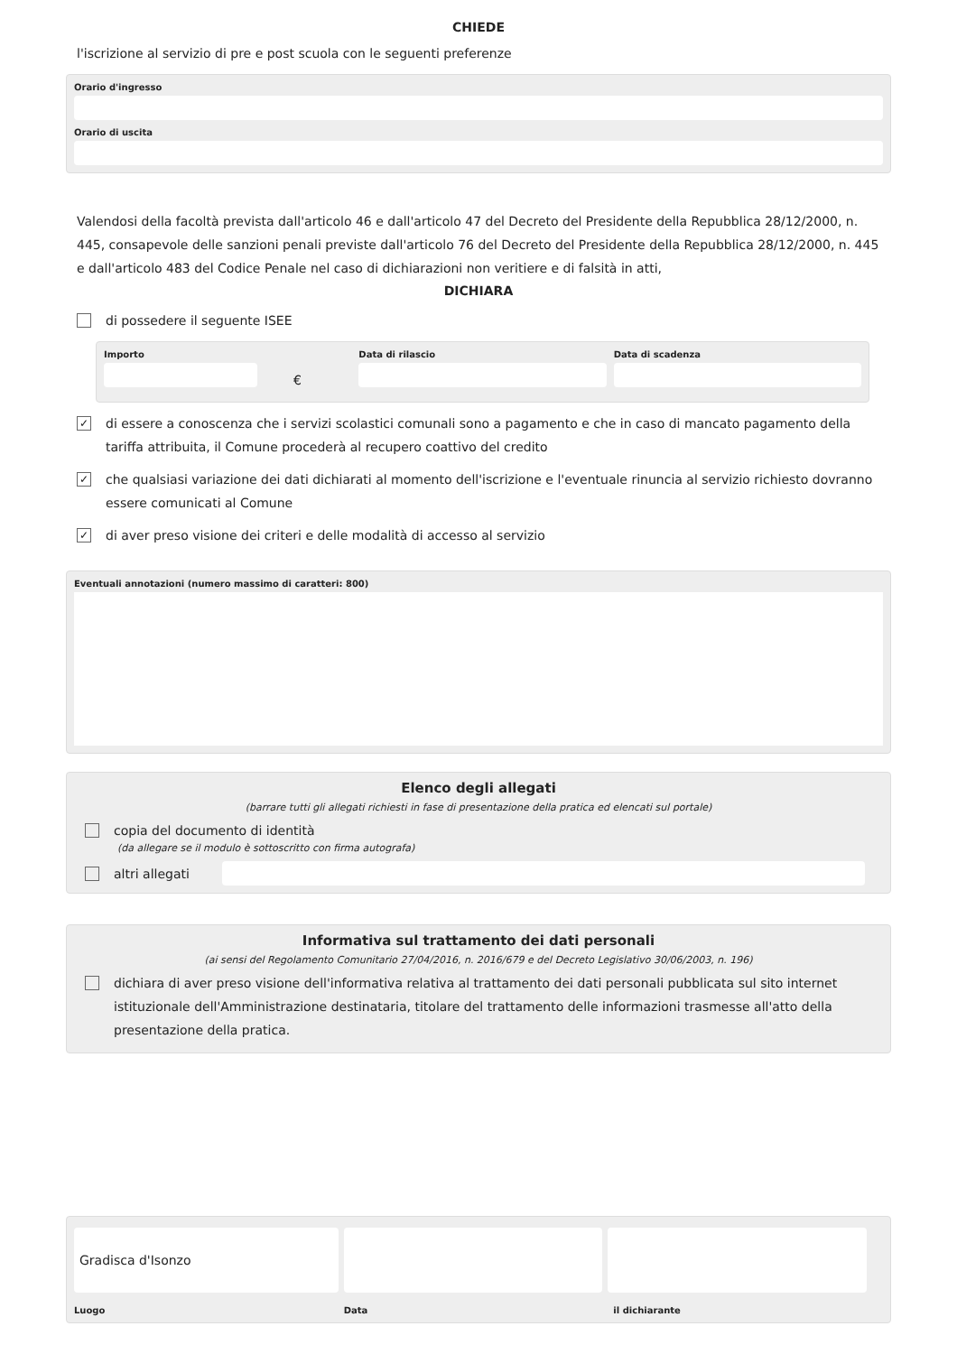CHIEDE
l'iscrizione al servizio di pre e post scuola con le seguenti preferenze
Orario d'ingresso
Orario di uscita
Valendosi della facoltà prevista dall'articolo 46 e dall'articolo 47 del Decreto del Presidente della Repubblica 28/12/2000, n. 445, consapevole delle sanzioni penali previste dall'articolo 76 del Decreto del Presidente della Repubblica 28/12/2000, n. 445 e dall'articolo 483 del Codice Penale nel caso di dichiarazioni non veritiere e di falsità in atti,
DICHIARA
di possedere il seguente ISEE
Importo
€
Data di rilascio Data di scadenza
✓
di essere a conoscenza che i servizi scolastici comunali sono a pagamento e che in caso di mancato pagamento della tariffa attribuita, il Comune procederà al recupero coattivo del credito
✓
che qualsiasi variazione dei dati dichiarati al momento dell'iscrizione e l'eventuale rinuncia al servizio richiesto dovranno essere comunicati al Comune
✓
di aver preso visione dei criteri e delle modalità di accesso al servizio
Eventuali annotazioni (numero massimo di caratteri: 800)
Elenco degli allegati
(barrare tutti gli allegati richiesti in fase di presentazione della pratica ed elencati sul portale)
copia del documento di identità
(da allegare se il modulo è sottoscritto con firma autografa)
altri allegati
Informativa sul trattamento dei dati personali
(ai sensi del Regolamento Comunitario 27/04/2016, n. 2016/679 e del Decreto Legislativo 30/06/2003, n. 196)
dichiara di aver preso visione dell'informativa relativa al trattamento dei dati personali pubblicata sul sito internet istituzionale dell'Amministrazione destinataria, titolare del trattamento delle informazioni trasmesse all'atto della presentazione della pratica.
Gradisca d'Isonzo
Luogo Data il dichiarante